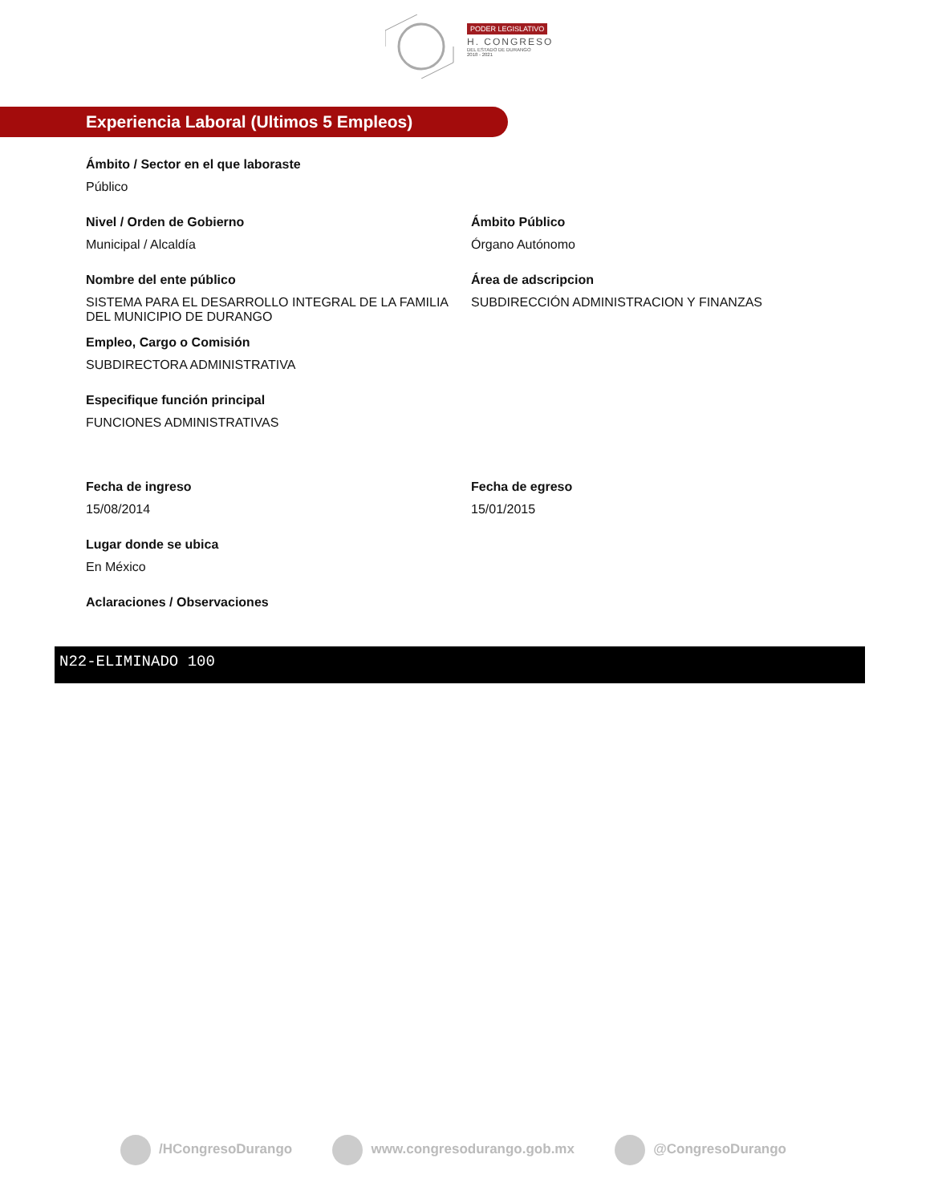PODER LEGISLATIVO
H. CONGRESO
DEL ESTADO DE DURANGO
2018 - 2021
Experiencia Laboral (Ultimos 5 Empleos)
Ámbito / Sector en el que laboraste
Público
Nivel / Orden de Gobierno
Municipal / Alcaldía
Ámbito Público
Órgano Autónomo
Nombre del ente público
SISTEMA PARA EL DESARROLLO INTEGRAL DE LA FAMILIA DEL MUNICIPIO DE DURANGO
Área de adscripcion
SUBDIRECCIÓN ADMINISTRACION Y FINANZAS
Empleo, Cargo o Comisión
SUBDIRECTORA ADMINISTRATIVA
Especifique función principal
FUNCIONES ADMINISTRATIVAS
Fecha de ingreso
15/08/2014
Fecha de egreso
15/01/2015
Lugar donde se ubica
En México
Aclaraciones / Observaciones
N22-ELIMINADO 100
/HCongresoDurango www.congresodurango.gob.mx @CongresoDurango